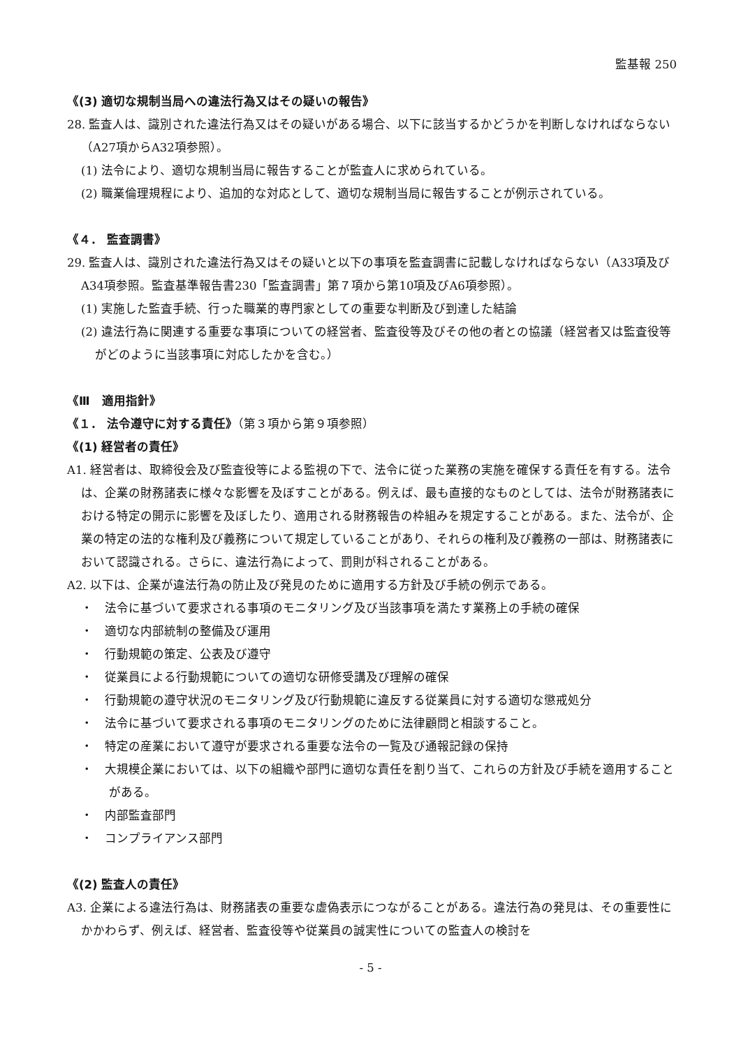監基報 250
《(3) 適切な規制当局への違法行為又はその疑いの報告》
28. 監査人は、識別された違法行為又はその疑いがある場合、以下に該当するかどうかを判断しなければならない（A27項からA32項参照）。
(1) 法令により、適切な規制当局に報告することが監査人に求められている。
(2) 職業倫理規程により、追加的な対応として、適切な規制当局に報告することが例示されている。
《４． 監査調書》
29. 監査人は、識別された違法行為又はその疑いと以下の事項を監査調書に記載しなければならない（A33項及びA34項参照。監査基準報告書230「監査調書」第７項から第10項及びA6項参照）。
(1) 実施した監査手続、行った職業的専門家としての重要な判断及び到達した結論
(2) 違法行為に関連する重要な事項についての経営者、監査役等及びその他の者との協議（経営者又は監査役等がどのように当該事項に対応したかを含む。）
《Ⅲ　適用指針》
《１． 法令遵守に対する責任》（第３項から第９項参照）
《(1) 経営者の責任》
A1. 経営者は、取締役会及び監査役等による監視の下で、法令に従った業務の実施を確保する責任を有する。法令は、企業の財務諸表に様々な影響を及ぼすことがある。例えば、最も直接的なものとしては、法令が財務諸表における特定の開示に影響を及ぼしたり、適用される財務報告の枠組みを規定することがある。また、法令が、企業の特定の法的な権利及び義務について規定していることがあり、それらの権利及び義務の一部は、財務諸表において認識される。さらに、違法行為によって、罰則が科されることがある。
A2. 以下は、企業が違法行為の防止及び発見のために適用する方針及び手続の例示である。
・　法令に基づいて要求される事項のモニタリング及び当該事項を満たす業務上の手続の確保
・　適切な内部統制の整備及び運用
・　行動規範の策定、公表及び遵守
・　従業員による行動規範についての適切な研修受講及び理解の確保
・　行動規範の遵守状況のモニタリング及び行動規範に違反する従業員に対する適切な懲戒処分
・　法令に基づいて要求される事項のモニタリングのために法律顧問と相談すること。
・　特定の産業において遵守が要求される重要な法令の一覧及び通報記録の保持
・　大規模企業においては、以下の組織や部門に適切な責任を割り当て、これらの方針及び手続を適用することがある。
・　内部監査部門
・　コンプライアンス部門
《(2) 監査人の責任》
A3. 企業による違法行為は、財務諸表の重要な虚偽表示につながることがある。違法行為の発見は、その重要性にかかわらず、例えば、経営者、監査役等や従業員の誠実性についての監査人の検討を
- 5 -